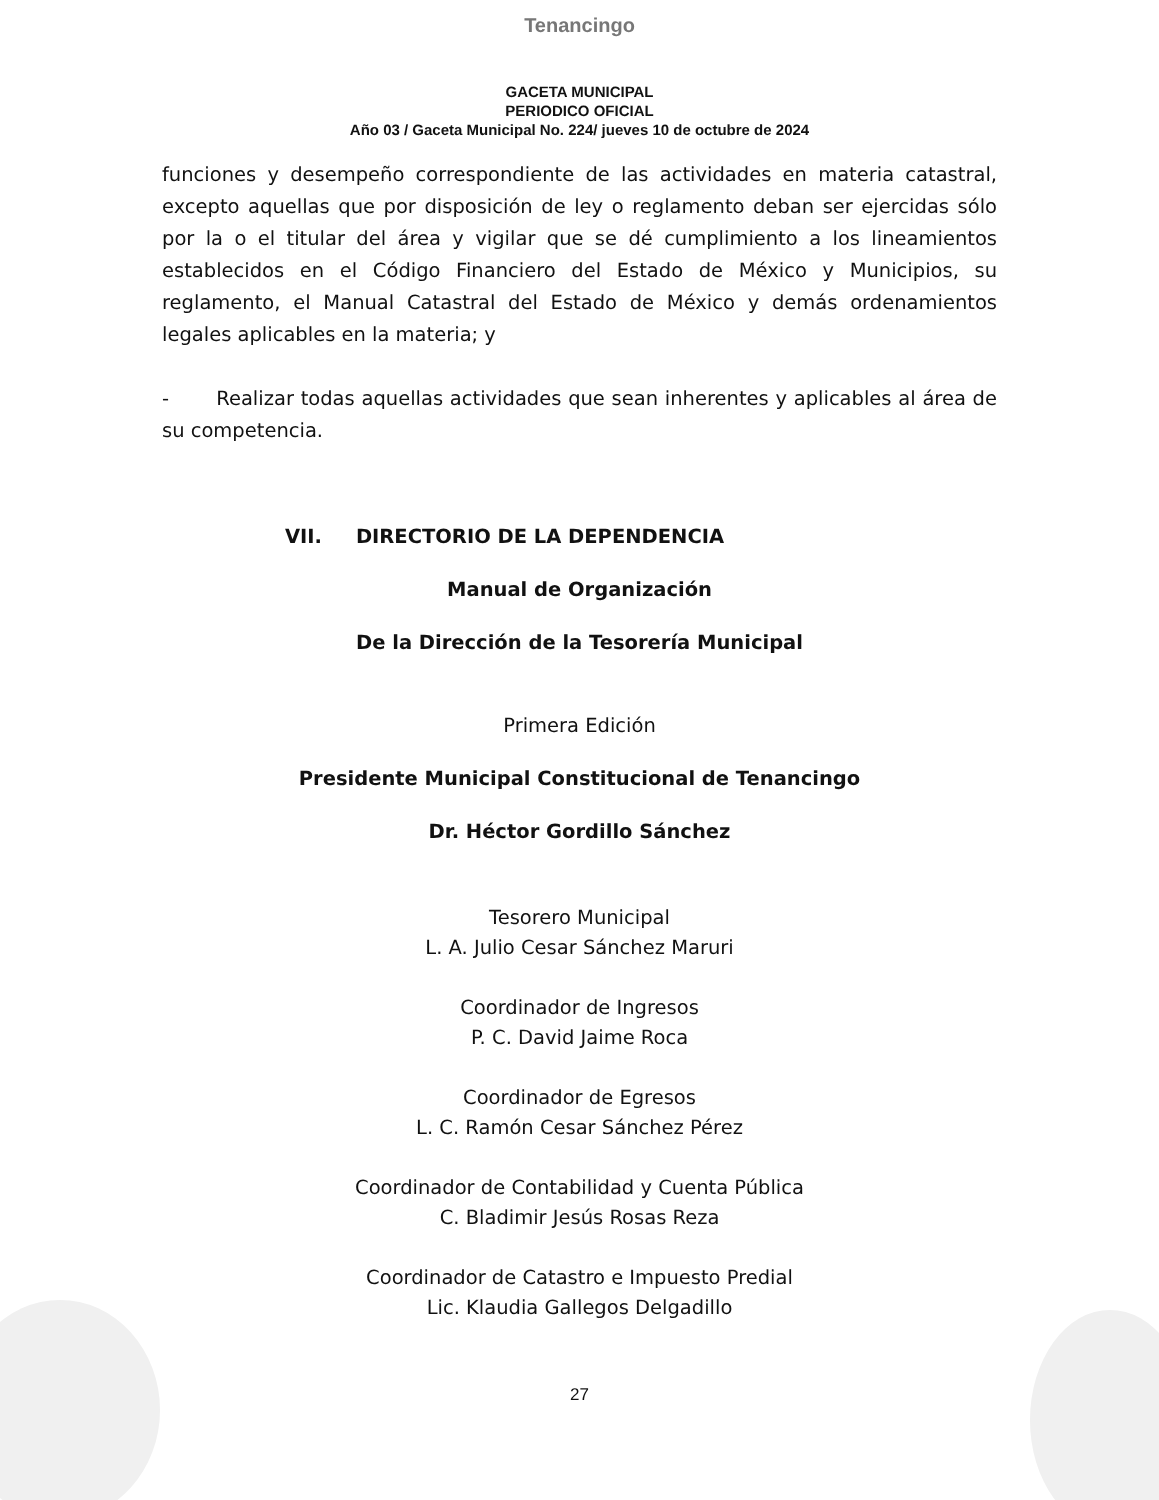Tenancingo
GACETA MUNICIPAL
PERIODICO OFICIAL
Año 03 / Gaceta Municipal No. 224/ jueves 10 de octubre de 2024
funciones y desempeño correspondiente de las actividades en materia catastral, excepto aquellas que por disposición de ley o reglamento deban ser ejercidas sólo por la o el titular del área y vigilar que se dé cumplimiento a los lineamientos establecidos en el Código Financiero del Estado de México y Municipios, su reglamento, el Manual Catastral del Estado de México y demás ordenamientos legales aplicables en la materia; y
- Realizar todas aquellas actividades que sean inherentes y aplicables al área de su competencia.
VII. DIRECTORIO DE LA DEPENDENCIA
Manual de Organización
De la Dirección de la Tesorería Municipal
Primera Edición
Presidente Municipal Constitucional de Tenancingo
Dr. Héctor Gordillo Sánchez
Tesorero Municipal
L. A. Julio Cesar Sánchez Maruri
Coordinador de Ingresos
P. C. David Jaime Roca
Coordinador de Egresos
L. C. Ramón Cesar Sánchez Pérez
Coordinador de Contabilidad y Cuenta Pública
C. Bladimir Jesús Rosas Reza
Coordinador de Catastro e Impuesto Predial
Lic. Klaudia Gallegos Delgadillo
27